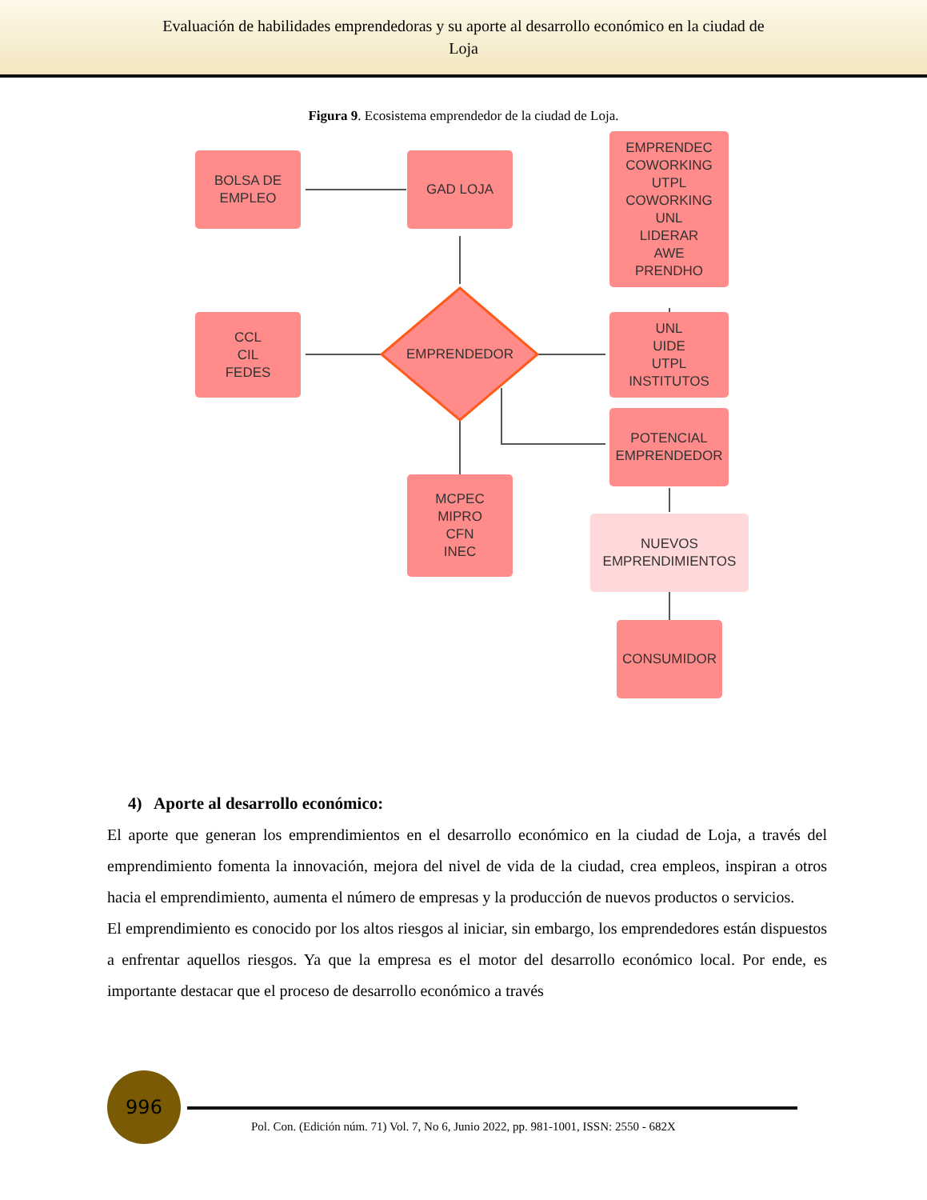Evaluación de habilidades emprendedoras y su aporte al desarrollo económico en la ciudad de
Loja
Figura 9. Ecosistema emprendedor de la ciudad de Loja.
BOLSA DE
EMPLEO
GAD LOJA
EMPRENDEC
COWORKING
UTPL
COWORKING
UNL
LIDERAR
AWE
PRENDHO
CCL
CIL
FEDES
EMPRENDEDOR
UNL
UIDE
UTPL
INSTITUTOS
POTENCIAL
EMPRENDEDOR
MCPEC
MIPRO
CFN
INEC
NUEVOS
EMPRENDIMIENTOS
CONSUMIDOR
4) Aporte al desarrollo económico:
El aporte que generan los emprendimientos en el desarrollo económico en la ciudad de Loja, a través del emprendimiento fomenta la innovación, mejora del nivel de vida de la ciudad, crea empleos, inspiran a otros hacia el emprendimiento, aumenta el número de empresas y la producción de nuevos productos o servicios.
El emprendimiento es conocido por los altos riesgos al iniciar, sin embargo, los emprendedores están dispuestos a enfrentar aquellos riesgos. Ya que la empresa es el motor del desarrollo económico local. Por ende, es importante destacar que el proceso de desarrollo económico a través
996
Pol. Con. (Edición núm. 71) Vol. 7, No 6, Junio 2022, pp. 981-1001, ISSN: 2550 - 682X